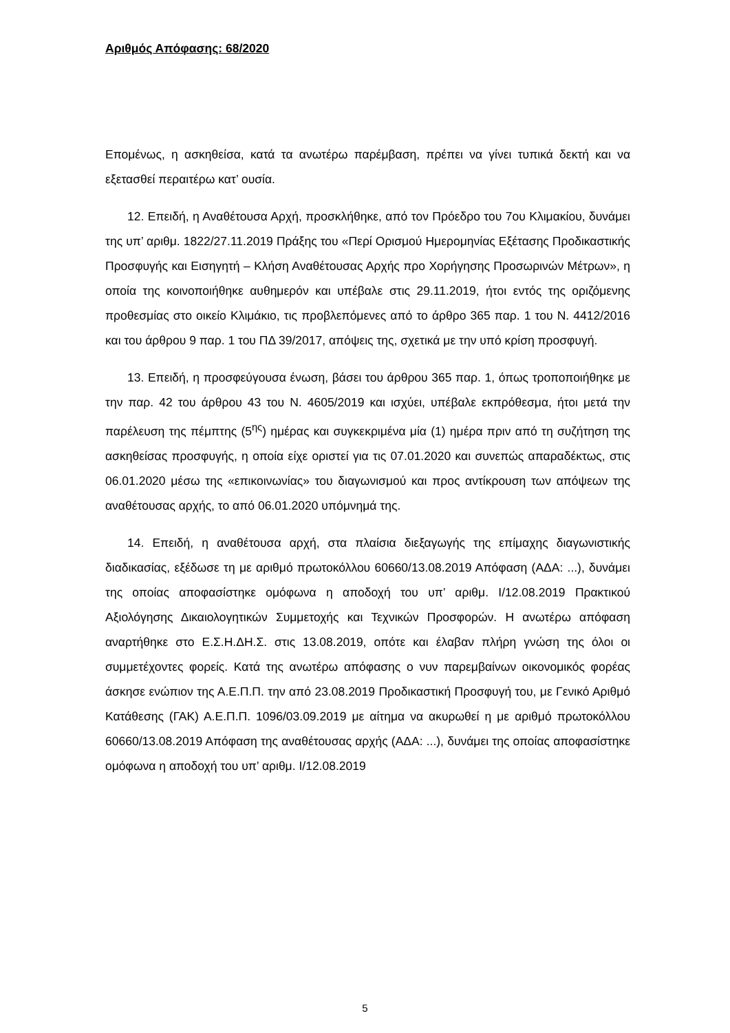Αριθμός Απόφασης: 68/2020
Επομένως, η ασκηθείσα, κατά τα ανωτέρω παρέμβαση, πρέπει να γίνει τυπικά δεκτή και να εξετασθεί περαιτέρω κατ’ ουσία.
12. Επειδή, η Αναθέτουσα Αρχή, προσκλήθηκε, από τον Πρόεδρο του 7ου Κλιμακίου, δυνάμει της υπ’ αριθμ. 1822/27.11.2019 Πράξης του «Περί Ορισμού Ημερομηνίας Εξέτασης Προδικαστικής Προσφυγής και Εισηγητή – Κλήση Αναθέτουσας Αρχής προ Χορήγησης Προσωρινών Μέτρων», η οποία της κοινοποιήθηκε αυθημερόν και υπέβαλε στις 29.11.2019, ήτοι εντός της οριζόμενης προθεσμίας στο οικείο Κλιμάκιο, τις προβλεπόμενες από το άρθρο 365 παρ. 1 του Ν. 4412/2016 και του άρθρου 9 παρ. 1 του ΠΔ 39/2017, απόψεις της, σχετικά με την υπό κρίση προσφυγή.
13. Επειδή, η προσφεύγουσα ένωση, βάσει του άρθρου 365 παρ. 1, όπως τροποποιήθηκε με την παρ. 42 του άρθρου 43 του Ν. 4605/2019 και ισχύει, υπέβαλε εκπρόθεσμα, ήτοι μετά την παρέλευση της πέμπτης (5<sup>ης</sup>) ημέρας και συγκεκριμένα μία (1) ημέρα πριν από τη συζήτηση της ασκηθείσας προσφυγής, η οποία είχε οριστεί για τις 07.01.2020 και συνεπώς απαραδέκτως, στις 06.01.2020 μέσω της «επικοινωνίας» του διαγωνισμού και προς αντίκρουση των απόψεων της αναθέτουσας αρχής, το από 06.01.2020 υπόμνημά της.
14. Επειδή, η αναθέτουσα αρχή, στα πλαίσια διεξαγωγής της επίμαχης διαγωνιστικής διαδικασίας, εξέδωσε τη με αριθμό πρωτοκόλλου 60660/13.08.2019 Απόφαση (ΑΔΑ: ...), δυνάμει της οποίας αποφασίστηκε ομόφωνα η αποδοχή του υπ’ αριθμ. Ι/12.08.2019 Πρακτικού Αξιολόγησης Δικαιολογητικών Συμμετοχής και Τεχνικών Προσφορών. Η ανωτέρω απόφαση αναρτήθηκε στο Ε.Σ.Η.ΔΗ.Σ. στις 13.08.2019, οπότε και έλαβαν πλήρη γνώση της όλοι οι συμμετέχοντες φορείς. Κατά της ανωτέρω απόφασης ο νυν παρεμβαίνων οικονομικός φορέας άσκησε ενώπιον της Α.Ε.Π.Π. την από 23.08.2019 Προδικαστική Προσφυγή του, με Γενικό Αριθμό Κατάθεσης (ΓΑΚ) Α.Ε.Π.Π. 1096/03.09.2019 με αίτημα να ακυρωθεί η με αριθμό πρωτοκόλλου 60660/13.08.2019 Απόφαση της αναθέτουσας αρχής (ΑΔΑ: ...), δυνάμει της οποίας αποφασίστηκε ομόφωνα η αποδοχή του υπ’ αριθμ. Ι/12.08.2019
5